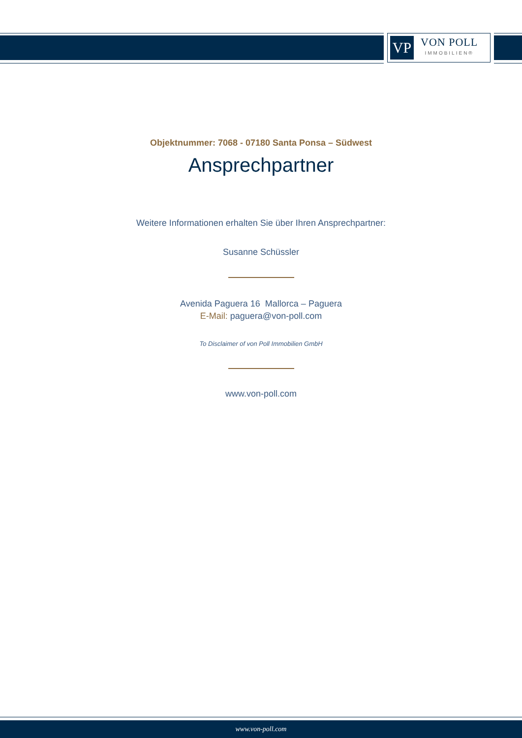VP
VON POLL
IMMOBILIEN®
Objektnummer: 7068 - 07180 Santa Ponsa – Südwest
Ansprechpartner
Weitere Informationen erhalten Sie über Ihren Ansprechpartner:
Susanne Schüssler
Avenida Paguera 16 Mallorca – Paguera
E-Mail: paguera@von-poll.com
To Disclaimer of von Poll Immobilien GmbH
www.von-poll.com
www.von-poll.com